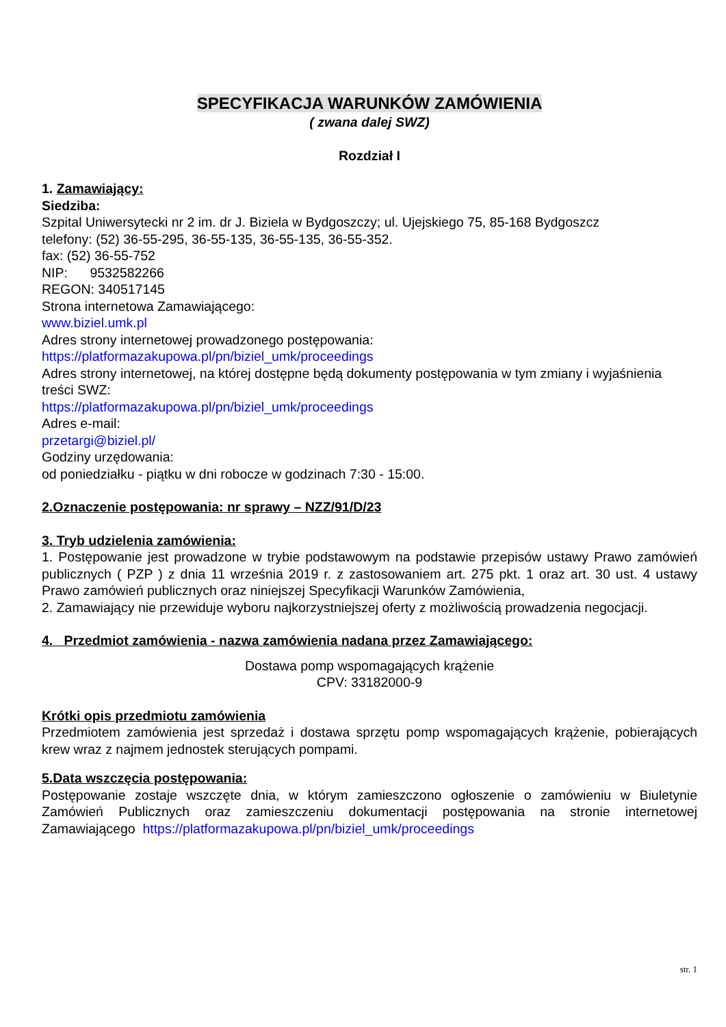SPECYFIKACJA WARUNKÓW ZAMÓWIENIA
( zwana dalej SWZ)
Rozdział I
1. Zamawiający:
Siedziba:
Szpital Uniwersytecki nr 2 im. dr J. Biziela w Bydgoszczy; ul. Ujejskiego 75, 85-168 Bydgoszcz
telefony: (52) 36-55-295, 36-55-135, 36-55-135, 36-55-352.
fax: (52) 36-55-752
NIP: 9532582266
REGON: 340517145
Strona internetowa Zamawiającego:
www.biziel.umk.pl
Adres strony internetowej prowadzonego postępowania:
https://platformazakupowa.pl/pn/biziel_umk/proceedings
Adres strony internetowej, na której dostępne będą dokumenty postępowania w tym zmiany i wyjaśnienia treści SWZ:
https://platformazakupowa.pl/pn/biziel_umk/proceedings
Adres e-mail:
przetargi@biziel.pl/
Godziny urzędowania:
od poniedziałku - piątku w dni robocze w godzinach 7:30 - 15:00.
2.Oznaczenie postępowania: nr sprawy – NZZ/91/D/23
3. Tryb udzielenia zamówienia:
1. Postępowanie jest prowadzone w trybie podstawowym na podstawie przepisów ustawy Prawo zamówień publicznych ( PZP ) z dnia 11 września 2019 r. z zastosowaniem art. 275 pkt. 1 oraz art. 30 ust. 4 ustawy Prawo zamówień publicznych oraz niniejszej Specyfikacji Warunków Zamówienia,
2. Zamawiający nie przewiduje wyboru najkorzystniejszej oferty z możliwością prowadzenia negocjacji.
4. Przedmiot zamówienia - nazwa zamówienia nadana przez Zamawiającego:
Dostawa pomp wspomagających krążenie
CPV: 33182000-9
Krótki opis przedmiotu zamówienia
Przedmiotem zamówienia jest sprzedaż i dostawa sprzętu pomp wspomagających krążenie, pobierających krew wraz z najmem jednostek sterujących pompami.
5.Data wszczęcia postępowania:
Postępowanie zostaje wszczęte dnia, w którym zamieszczono ogłoszenie o zamówieniu w Biuletynie Zamówień Publicznych oraz zamieszczeniu dokumentacji postępowania na stronie internetowej Zamawiającego https://platformazakupowa.pl/pn/biziel_umk/proceedings
str. 1